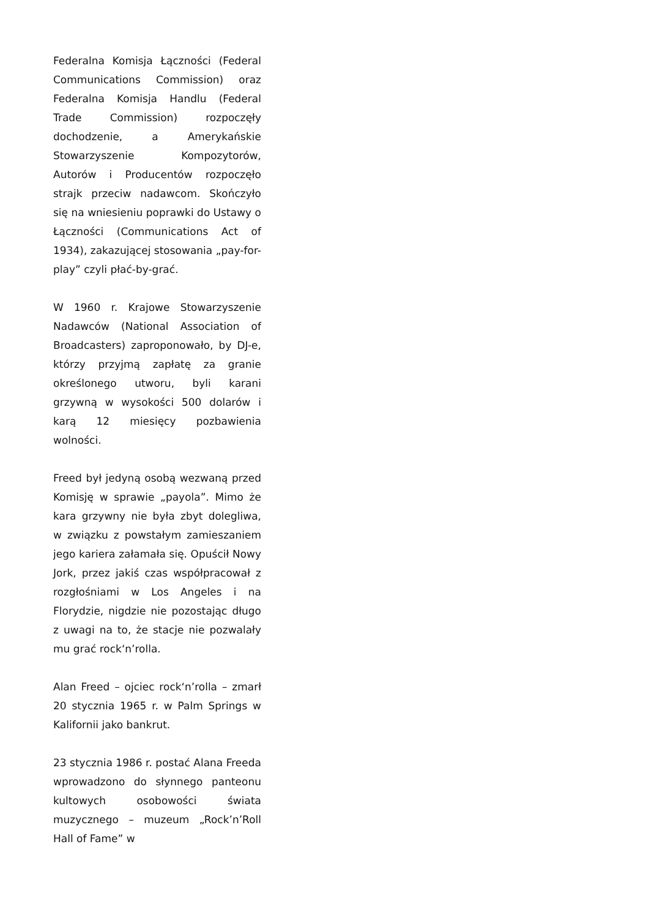Federalna Komisja Łączności (Federal Communications Commission) oraz Federalna Komisja Handlu (Federal Trade Commission) rozpoczęły dochodzenie, a Amerykańskie Stowarzyszenie Kompozytorów, Autorów i Producentów rozpoczęło strajk przeciw nadawcom. Skończyło się na wniesieniu poprawki do Ustawy o Łączności (Communications Act of 1934), zakazującej stosowania „pay-for-play” czyli płać-by-grać.
W 1960 r. Krajowe Stowarzyszenie Nadawców (National Association of Broadcasters) zaproponowało, by DJ-e, którzy przyjmą zapłatę za granie określonego utworu, byli karani grzywną w wysokości 500 dolarów i karą 12 miesięcy pozbawienia wolności.
Freed był jedyną osobą wezwaną przed Komisję w sprawie „payola”. Mimo że kara grzywny nie była zbyt dolegliwa, w związku z powstałym zamieszaniem jego kariera załamała się. Opuścił Nowy Jork, przez jakiś czas współpracował z rozgłośniami w Los Angeles i na Florydzie, nigdzie nie pozostając długo z uwagi na to, że stacje nie pozwalały mu grać rock‘n’rolla.
Alan Freed – ojciec rock‘n’rolla – zmarł 20 stycznia 1965 r. w Palm Springs w Kalifornii jako bankrut.
23 stycznia 1986 r. postać Alana Freeda wprowadzono do słynnego panteonu kultowych osobowości świata muzycznego – muzeum „Rock’n’Roll Hall of Fame” w